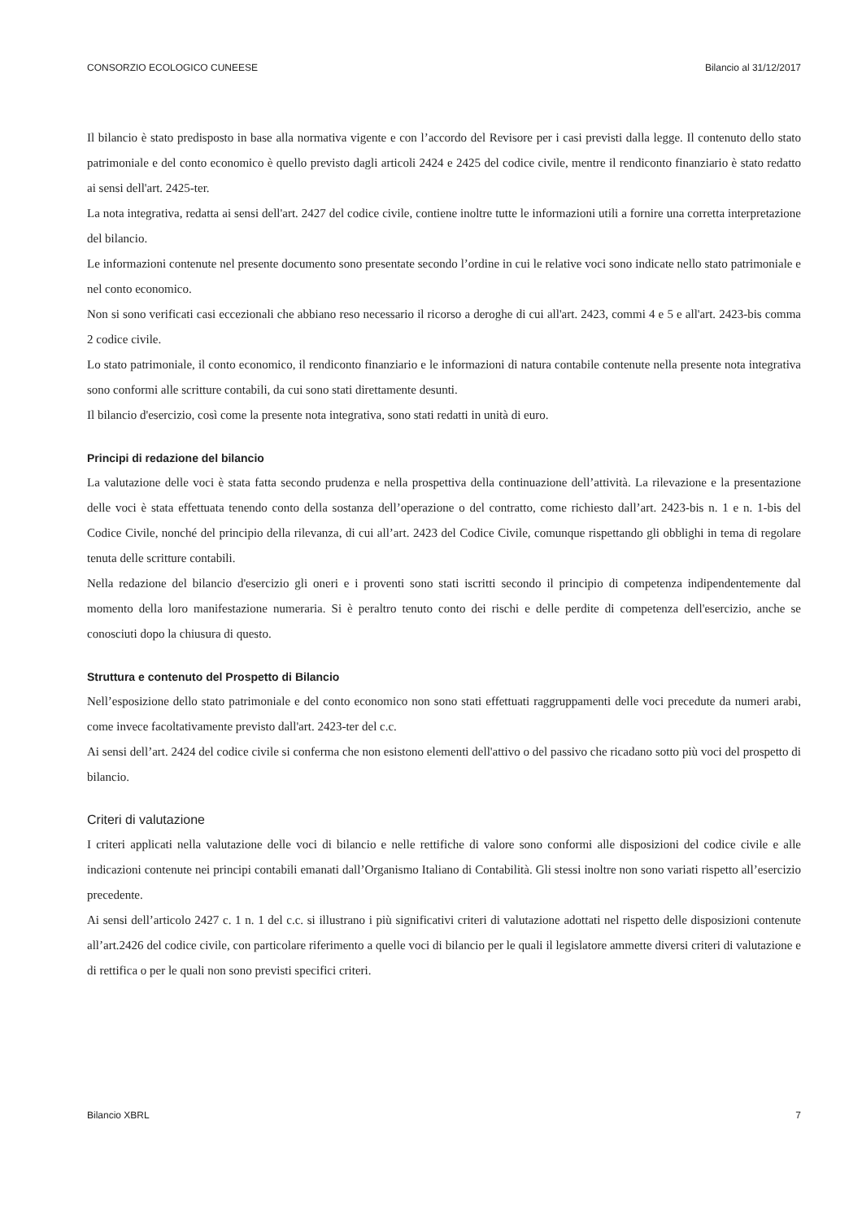CONSORZIO ECOLOGICO CUNEESE Bilancio al 31/12/2017
Il bilancio è stato predisposto in base alla normativa vigente e con l’accordo del Revisore per i casi previsti dalla legge. Il contenuto dello stato patrimoniale e del conto economico è quello previsto dagli articoli 2424 e 2425 del codice civile, mentre il rendiconto finanziario è stato redatto ai sensi dell'art. 2425-ter.
La nota integrativa, redatta ai sensi dell'art. 2427 del codice civile, contiene inoltre tutte le informazioni utili a fornire una corretta interpretazione del bilancio.
Le informazioni contenute nel presente documento sono presentate secondo l’ordine in cui le relative voci sono indicate nello stato patrimoniale e nel conto economico.
Non si sono verificati casi eccezionali che abbiano reso necessario il ricorso a deroghe di cui all'art. 2423, commi 4 e 5 e all'art. 2423-bis comma 2 codice civile.
Lo stato patrimoniale, il conto economico, il rendiconto finanziario e le informazioni di natura contabile contenute nella presente nota integrativa sono conformi alle scritture contabili, da cui sono stati direttamente desunti.
Il bilancio d'esercizio, così come la presente nota integrativa, sono stati redatti in unità di euro.
Principi di redazione del bilancio
La valutazione delle voci è stata fatta secondo prudenza e nella prospettiva della continuazione dell’attività. La rilevazione e la presentazione delle voci è stata effettuata tenendo conto della sostanza dell’operazione o del contratto, come richiesto dall’art. 2423-bis n. 1 e n. 1-bis del Codice Civile, nonché del principio della rilevanza, di cui all’art. 2423 del Codice Civile, comunque rispettando gli obblighi in tema di regolare tenuta delle scritture contabili.
Nella redazione del bilancio d'esercizio gli oneri e i proventi sono stati iscritti secondo il principio di competenza indipendentemente dal momento della loro manifestazione numeraria. Si è peraltro tenuto conto dei rischi e delle perdite di competenza dell'esercizio, anche se conosciuti dopo la chiusura di questo.
Struttura e contenuto del Prospetto di Bilancio
Nell’esposizione dello stato patrimoniale e del conto economico non sono stati effettuati raggruppamenti delle voci precedute da numeri arabi, come invece facoltativamente previsto dall'art. 2423-ter del c.c.
Ai sensi dell’art. 2424 del codice civile si conferma che non esistono elementi dell'attivo o del passivo che ricadano sotto più voci del prospetto di bilancio.
Criteri di valutazione
I criteri applicati nella valutazione delle voci di bilancio e nelle rettifiche di valore sono conformi alle disposizioni del codice civile e alle indicazioni contenute nei principi contabili emanati dall’Organismo Italiano di Contabilità. Gli stessi inoltre non sono variati rispetto all’esercizio precedente.
Ai sensi dell’articolo 2427 c. 1 n. 1 del c.c. si illustrano i più significativi criteri di valutazione adottati nel rispetto delle disposizioni contenute all’art.2426 del codice civile, con particolare riferimento a quelle voci di bilancio per le quali il legislatore ammette diversi criteri di valutazione e di rettifica o per le quali non sono previsti specifici criteri.
Bilancio XBRL 7